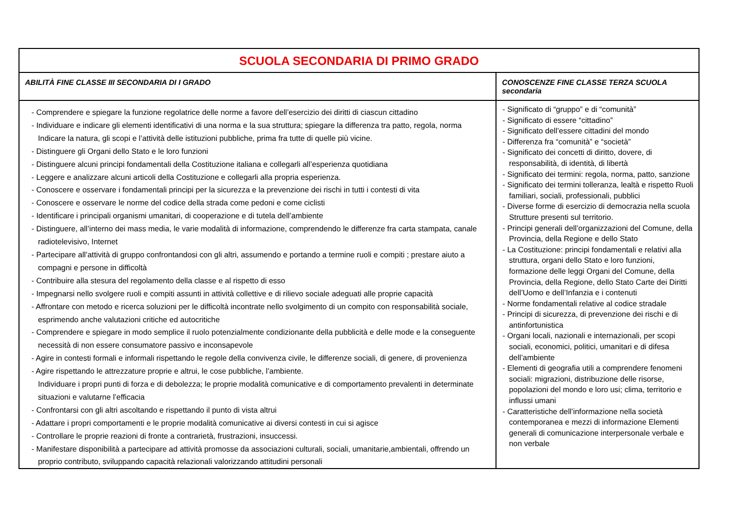| SCUOLA SECONDARIA DI PRIMO GRADO | |
| ABILITÀ FINE CLASSE III SECONDARIA DI I GRADO | CONOSCENZE FINE CLASSE TERZA SCUOLA secondaria |
| - Comprendere e spiegare la funzione regolatrice delle norme a favore dell’esercizio dei diritti di ciascun cittadino - Individuare e indicare gli elementi identificativi di una norma e la sua struttura; spiegare la differenza tra patto, regola, norma Indicare la natura, gli scopi e l’attività delle istituzioni pubbliche, prima fra tutte di quelle più vicine. - Distinguere gli Organi dello Stato e le loro funzioni - Distinguere alcuni principi fondamentali della Costituzione italiana e collegarli all’esperienza quotidiana - Leggere e analizzare alcuni articoli della Costituzione e collegarli alla propria esperienza. - Conoscere e osservare i fondamentali principi per la sicurezza e la prevenzione dei rischi in tutti i contesti di vita - Conoscere e osservare le norme del codice della strada come pedoni e come ciclisti - Identificare i principali organismi umanitari, di cooperazione e di tutela dell’ambiente - Distinguere, all’interno dei mass media, le varie modalità di informazione, comprendendo le differenze fra carta stampata, canale radiotelevisivo, Internet - Partecipare all’attività di gruppo confrontandosi con gli altri, assumendo e portando a termine ruoli e compiti ; prestare aiuto a compagni e persone in difficoltà - Contribuire alla stesura del regolamento della classe e al rispetto di esso - Impegnarsi nello svolgere ruoli e compiti assunti in attività collettive e di rilievo sociale adeguati alle proprie capacità - Affrontare con metodo e ricerca soluzioni per le difficoltà incontrate nello svolgimento di un compito con responsabilità sociale, esprimendo anche valutazioni critiche ed autocritiche - Comprendere e spiegare in modo semplice il ruolo potenzialmente condizionante della pubblicità e delle mode e la conseguente necessità di non essere consumatore passivo e inconsapevole - Agire in contesti formali e informali rispettando le regole della convivenza civile, le differenze sociali, di genere, di provenienza - Agire rispettando le attrezzature proprie e altrui, le cose pubbliche, l’ambiente. Individuare i propri punti di forza e di debolezza; le proprie modalità comunicative e di comportamento prevalenti in determinate situazioni e valutarne l’efficacia - Confrontarsi con gli altri ascoltando e rispettando il punto di vista altrui - Adattare i propri comportamenti e le proprie modalità comunicative ai diversi contesti in cui si agisce - Controllare le proprie reazioni di fronte a contrarietà, frustrazioni, insuccessi. - Manifestare disponibilità a partecipare ad attività promosse da associazioni culturali, sociali, umanitarie,ambientali, offrendo un proprio contributo, sviluppando capacità relazionali valorizzando attitudini personali | - Significato di “gruppo” e di “comunità” - Significato di essere “cittadino” - Significato dell’essere cittadini del mondo - Differenza fra “comunità” e “società” - Significato dei concetti di diritto, dovere, di responsabilità, di identità, di libertà - Significato dei termini: regola, norma, patto, sanzione - Significato dei termini tolleranza, lealtà e rispetto Ruoli familiari, sociali, professionali, pubblici - Diverse forme di esercizio di democrazia nella scuola Strutture presenti sul territorio. - Principi generali dell’organizzazioni del Comune, della Provincia, della Regione e dello Stato - La Costituzione: principi fondamentali e relativi alla struttura, organi dello Stato e loro funzioni, formazione delle leggi Organi del Comune, della Provincia, della Regione, dello Stato Carte dei Diritti dell’Uomo e dell’Infanzia e i contenuti - Norme fondamentali relative al codice stradale - Principi di sicurezza, di prevenzione dei rischi e di antinfortunistica - Organi locali, nazionali e internazionali, per scopi sociali, economici, politici, umanitari e di difesa dell’ambiente - Elementi di geografia utili a comprendere fenomeni sociali: migrazioni, distribuzione delle risorse, popolazioni del mondo e loro usi; clima, territorio e influssi umani - Caratteristiche dell’informazione nella società contemporanea e mezzi di informazione Elementi generali di comunicazione interpersonale verbale e non verbale |